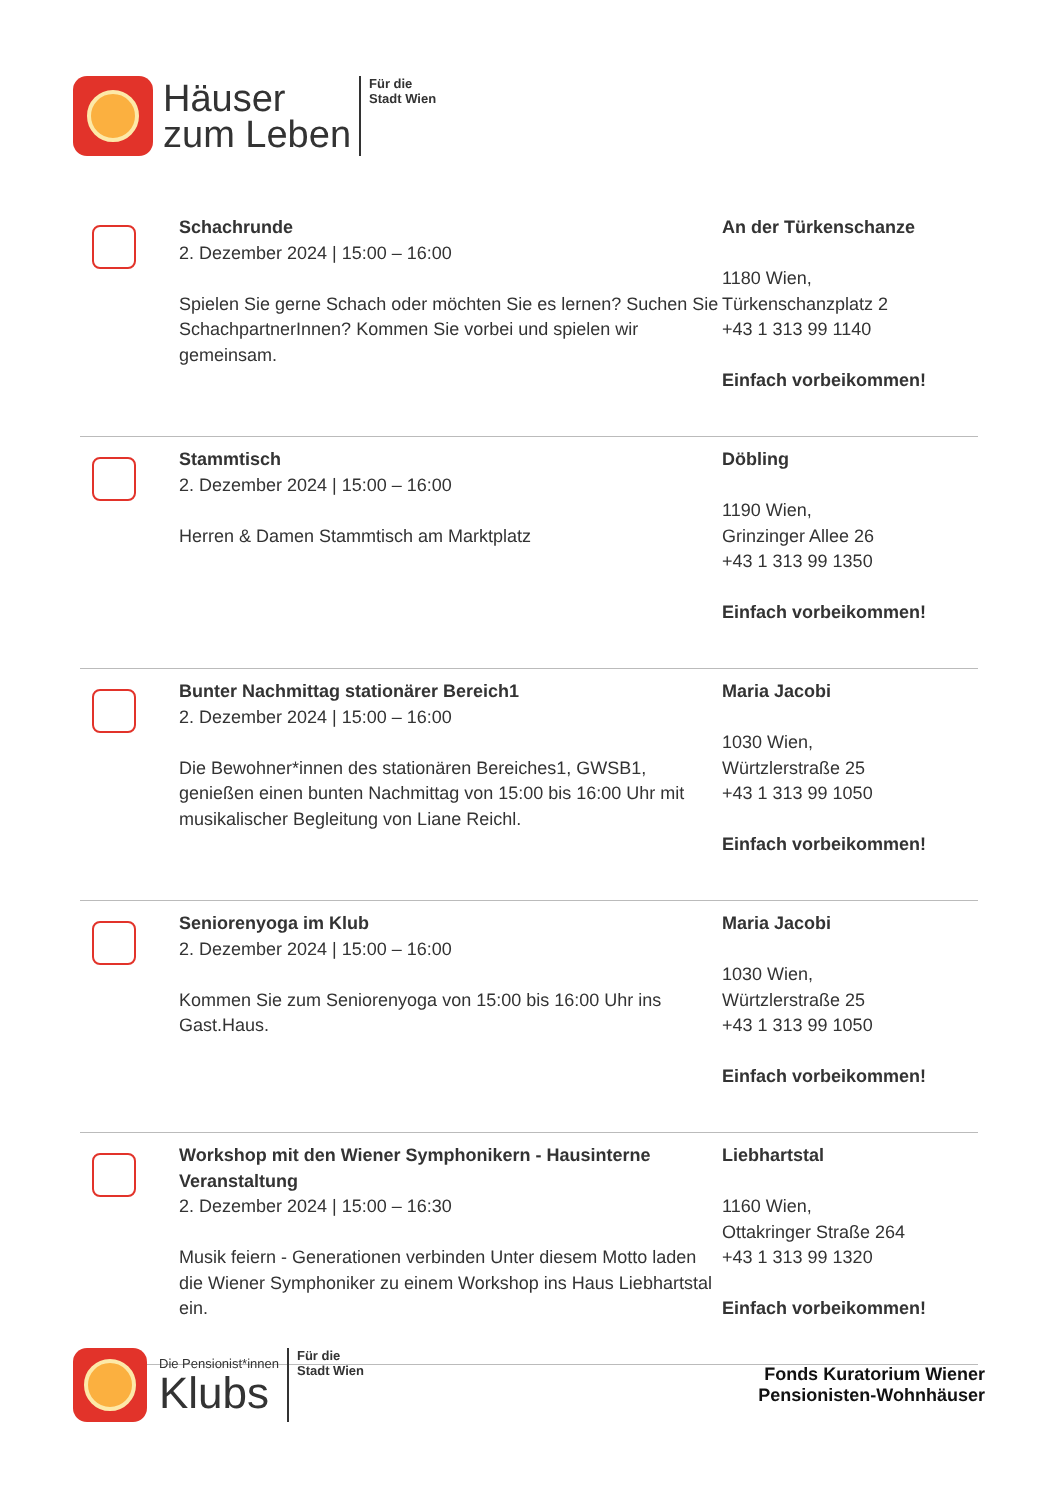Häuser
zum Leben
Für die
Stadt Wien
Schachrunde
2. Dezember 2024 | 15:00 – 16:00
Spielen Sie gerne Schach oder möchten Sie es lernen? Suchen Sie SchachpartnerInnen? Kommen Sie vorbei und spielen wir gemeinsam.
An der Türkenschanze
1180 Wien,
Türkenschanzplatz 2
+43 1 313 99 1140
Einfach vorbeikommen!
Stammtisch
2. Dezember 2024 | 15:00 – 16:00
Herren & Damen Stammtisch am Marktplatz
Döbling
1190 Wien,
Grinzinger Allee 26
+43 1 313 99 1350
Einfach vorbeikommen!
Bunter Nachmittag stationärer Bereich1
2. Dezember 2024 | 15:00 – 16:00
Die Bewohner*innen des stationären Bereiches1, GWSB1, genießen einen bunten Nachmittag von 15:00 bis 16:00 Uhr mit musikalischer Begleitung von Liane Reichl.
Maria Jacobi
1030 Wien,
Würtzlerstraße 25
+43 1 313 99 1050
Einfach vorbeikommen!
Seniorenyoga im Klub
2. Dezember 2024 | 15:00 – 16:00
Kommen Sie zum Seniorenyoga von 15:00 bis 16:00 Uhr ins Gast.Haus.
Maria Jacobi
1030 Wien,
Würtzlerstraße 25
+43 1 313 99 1050
Einfach vorbeikommen!
Workshop mit den Wiener Symphonikern - Hausinterne Veranstaltung
2. Dezember 2024 | 15:00 – 16:30
Musik feiern - Generationen verbinden Unter diesem Motto laden die Wiener Symphoniker zu einem Workshop ins Haus Liebhartstal ein.
Liebhartstal
1160 Wien,
Ottakringer Straße 264
+43 1 313 99 1320
Einfach vorbeikommen!
Die Pensionist*innen
Klubs
Für die
Stadt Wien
Fonds Kuratorium Wiener
Pensionisten-Wohnhäuser